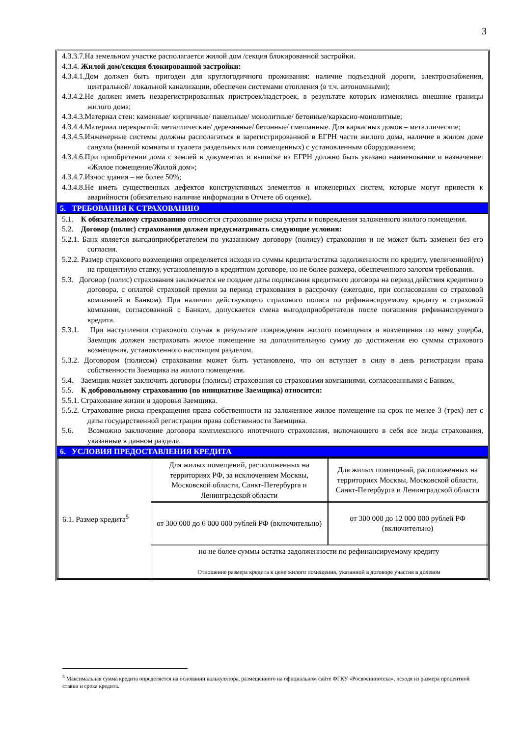3
4.3.3.7.На земельном участке располагается жилой дом /секция блокированной застройки.
4.3.4. Жилой дом/секция блокированной застройки:
4.3.4.1.Дом должен быть пригоден для круглогодичного проживания: наличие подъездной дороги, электроснабжения, центральной/ локальной канализации, обеспечен системами отопления (в т.ч. автономными);
4.3.4.2.Не должен иметь незарегистрированных пристроек/надстроек, в результате которых изменились внешние границы жилого дома;
4.3.4.3.Материал стен: каменные/ кирпичные/ панельные/ монолитные/ бетонные/каркасно-монолитные;
4.3.4.4.Материал перекрытий: металлические/ деревянные/ бетонные/ смешанные. Для каркасных домов – металлические;
4.3.4.5.Инженерные системы должны располагаться в зарегистрированной в ЕГРН части жилого дома, наличие в жилом доме санузла (ванной комнаты и туалета раздельных или совмещенных) с установленным оборудованием;
4.3.4.6.При приобретении дома с землей в документах и выписке из ЕГРН должно быть указано наименование и назначение: «Жилое помещение/Жилой дом»;
4.3.4.7.Износ здания – не более 50%;
4.3.4.8.Не иметь существенных дефектов конструктивных элементов и инженерных систем, которые могут привести к аварийности (обязательно наличие информации в Отчете об оценке).
5. ТРЕБОВАНИЯ К СТРАХОВАНИЮ
5.1. К обязательному страхованию относится страхование риска утраты и повреждения заложенного жилого помещения.
5.2. Договор (полис) страхования должен предусматривать следующие условия:
5.2.1. Банк является выгодоприобретателем по указанному договору (полису) страхования и не может быть заменен без его согласия.
5.2.2. Размер страхового возмещения определяется исходя из суммы кредита/остатка задолженности по кредиту, увеличенной(го) на процентную ставку, установленную в кредитном договоре, но не более размера, обеспеченного залогом требования.
5.3. Договор (полис) страхования заключается не позднее даты подписания кредитного договора на период действия кредитного договора, с оплатой страховой премии за период страхования в рассрочку (ежегодно, при согласовании со страховой компанией и Банком). При наличии действующего страхового полиса по рефинансируемому кредиту в страховой компании, согласованной с Банком, допускается смена выгодоприобретателя после погашения рефинансируемого кредита.
5.3.1. При наступлении страхового случая в результате повреждения жилого помещения и возмещения по нему ущерба, Заемщик должен застраховать жилое помещение на дополнительную сумму до достижения ею суммы страхового возмещения, установленного настоящим разделом.
5.3.2. Договором (полисом) страхования может быть установлено, что он вступает в силу в день регистрации права собственности Заемщика на жилого помещения.
5.4. Заемщик может заключить договоры (полисы) страхования со страховыми компаниями, согласованными с Банком.
5.5. К добровольному страхованию (по инициативе Заемщика) относится:
5.5.1. Страхование жизни и здоровья Заемщика.
5.5.2. Страхование риска прекращения права собственности на заложенное жилое помещение на срок не менее 3 (трех) лет с даты государственной регистрации права собственности Заемщика.
5.6. Возможно заключение договора комплексного ипотечного страхования, включающего в себя все виды страхования, указанные в данном разделе.
6. УСЛОВИЯ ПРЕДОСТАВЛЕНИЯ КРЕДИТА
| 6.1. Размер кредита<sup>5</sup> | Для жилых помещений, расположенных на территориях РФ, за исключением Москвы, Московской области, Санкт-Петербурга и Ленинградской области | Для жилых помещений, расположенных на территориях Москвы, Московской области, Санкт-Петербурга и Ленинградской области |
| | от 300 000 до 6 000 000 рублей РФ (включительно) | от 300 000 до 12 000 000 рублей РФ (включительно) |
| | но не более суммы остатка задолженности по рефинансируемому кредиту Отношение размера кредита к цене жилого помещения, указанной в договоре участия в долевом | |
<sup>5</sup> Максимальная сумма кредита определяется на основании калькулятора, размещенного на официальном сайте ФГКУ «Росвоенипотека», исходя из размера процентной ставки и срока кредита.